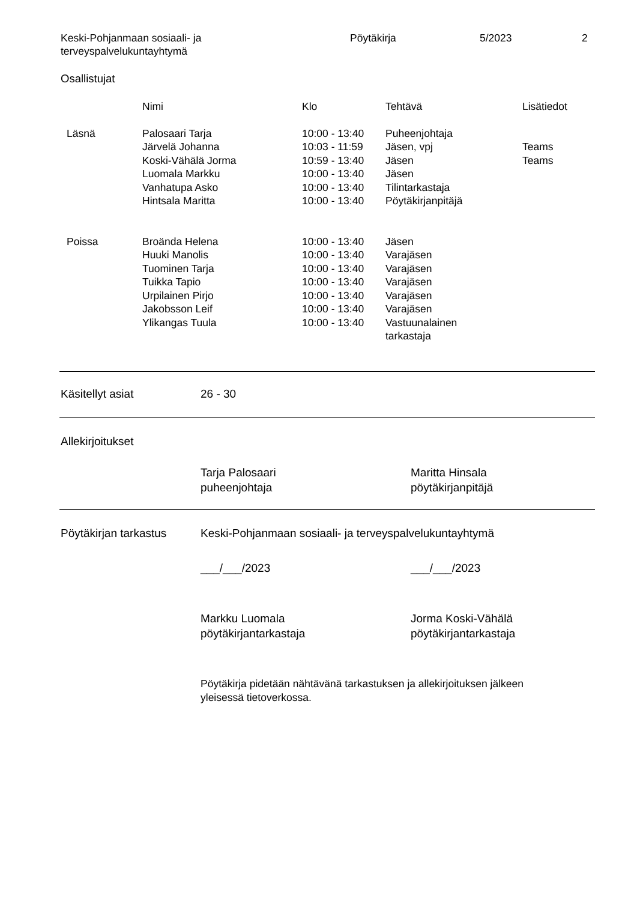Keski-Pohjanmaan sosiaali- ja
terveyspalvelukuntayhtymä
Pöytäkirja 5/2023 2
Osallistujat
| | Nimi | Klo | Tehtävä | Lisätiedot |
| --- | --- | --- | --- | --- |
| Läsnä | Palosaari Tarja | 10:00 - 13:40 | Puheenjohtaja | |
| | Järvelä Johanna | 10:03 - 11:59 | Jäsen, vpj | Teams |
| | Koski-Vähälä Jorma | 10:59 - 13:40 | Jäsen | Teams |
| | Luomala Markku | 10:00 - 13:40 | Jäsen | |
| | Vanhatupa Asko | 10:00 - 13:40 | Tilintarkastaja | |
| | Hintsala Maritta | 10:00 - 13:40 | Pöytäkirjanpitäjä | |
| Poissa | Broända Helena | 10:00 - 13:40 | Jäsen | |
| | Huuki Manolis | 10:00 - 13:40 | Varajäsen | |
| | Tuominen Tarja | 10:00 - 13:40 | Varajäsen | |
| | Tuikka Tapio | 10:00 - 13:40 | Varajäsen | |
| | Urpilainen Pirjo | 10:00 - 13:40 | Varajäsen | |
| | Jakobsson Leif | 10:00 - 13:40 | Varajäsen | |
| | Ylikangas Tuula | 10:00 - 13:40 | Vastuunalainen tarkastaja | |
Käsitellyt asiat 26 - 30
Allekirjoitukset
Tarja Palosaari
puheenjohtaja
Maritta Hinsala
pöytäkirjanpitäjä
Pöytäkirjan tarkastus
Keski-Pohjanmaan sosiaali- ja terveyspalvelukuntayhtymä
___/___/2023 ___/___/2023
Markku Luomala
pöytäkirjantarkastaja
Jorma Koski-Vähälä
pöytäkirjantarkastaja
Pöytäkirja pidetään nähtävänä tarkastuksen ja allekirjoituksen jälkeen
yleisessä tietoverkossa.